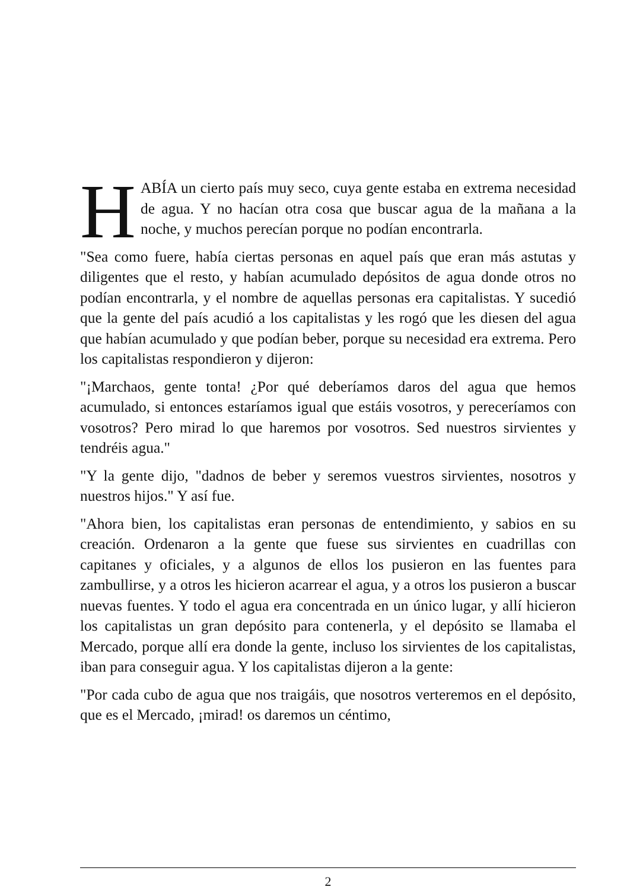HABÍA un cierto país muy seco, cuya gente estaba en extrema necesidad de agua. Y no hacían otra cosa que buscar agua de la mañana a la noche, y muchos perecían porque no podían encontrarla.
"Sea como fuere, había ciertas personas en aquel país que eran más astutas y diligentes que el resto, y habían acumulado depósitos de agua donde otros no podían encontrarla, y el nombre de aquellas personas era capitalistas. Y sucedió que la gente del país acudió a los capitalistas y les rogó que les diesen del agua que habían acumulado y que podían beber, porque su necesidad era extrema. Pero los capitalistas respondieron y dijeron:
"¡Marchaos, gente tonta! ¿Por qué deberíamos daros del agua que hemos acumulado, si entonces estaríamos igual que estáis vosotros, y pereceríamos con vosotros? Pero mirad lo que haremos por vosotros. Sed nuestros sirvientes y tendréis agua."
"Y la gente dijo, "dadnos de beber y seremos vuestros sirvientes, nosotros y nuestros hijos." Y así fue.
"Ahora bien, los capitalistas eran personas de entendimiento, y sabios en su creación. Ordenaron a la gente que fuese sus sirvientes en cuadrillas con capitanes y oficiales, y a algunos de ellos los pusieron en las fuentes para zambullirse, y a otros les hicieron acarrear el agua, y a otros los pusieron a buscar nuevas fuentes. Y todo el agua era concentrada en un único lugar, y allí hicieron los capitalistas un gran depósito para contenerla, y el depósito se llamaba el Mercado, porque allí era donde la gente, incluso los sirvientes de los capitalistas, iban para conseguir agua. Y los capitalistas dijeron a la gente:
"Por cada cubo de agua que nos traigáis, que nosotros verteremos en el depósito, que es el Mercado, ¡mirad! os daremos un céntimo,
2